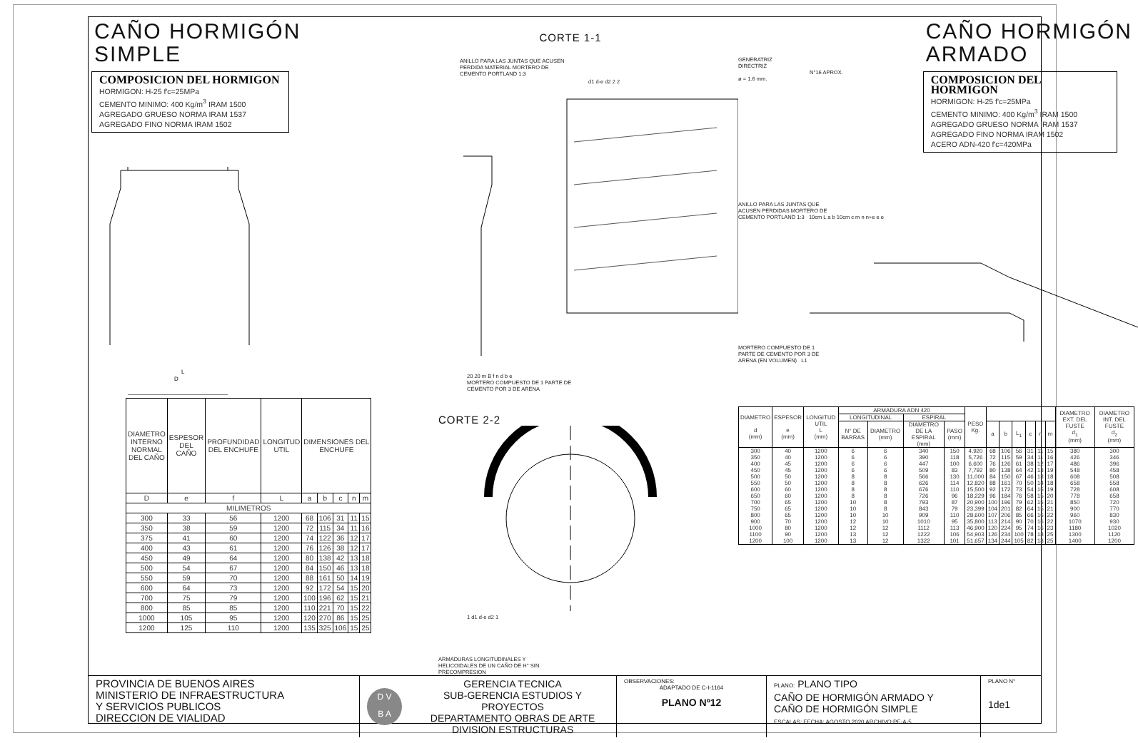CAÑO HORMIGÓN
SIMPLE
COMPOSICION DEL HORMIGON
HORMIGON: H-25 f'c=25MPa
CEMENTO MINIMO: 400 Kg/m<sup>3</sup> IRAM 1500
AGREGADO GRUESO NORMA IRAM 1537
AGREGADO FINO NORMA IRAM 1502
L
D
| DIAMETRO INTERNO NORMAL DEL CAÑO | ESPESOR DEL CAÑO | PROFUNDIDAD DEL ENCHUFE | LONGITUD UTIL | DIMENSIONES DEL ENCHUFE | | | | |
| --- | --- | --- | --- | --- | --- | --- | --- | --- |
| D | e | f | L | a | b | c | n | m |
| MILIMETROS | | | | | | | | |
| 300 | 33 | 56 | 1200 | 68 | 106 | 31 | 11 | 15 |
| 350 | 38 | 59 | 1200 | 72 | 115 | 34 | 11 | 16 |
| 375 | 41 | 60 | 1200 | 74 | 122 | 36 | 12 | 17 |
| 400 | 43 | 61 | 1200 | 76 | 126 | 38 | 12 | 17 |
| 450 | 49 | 64 | 1200 | 80 | 138 | 42 | 13 | 18 |
| 500 | 54 | 67 | 1200 | 84 | 150 | 46 | 13 | 18 |
| 550 | 59 | 70 | 1200 | 88 | 161 | 50 | 14 | 19 |
| 600 | 64 | 73 | 1200 | 92 | 172 | 54 | 15 | 20 |
| 700 | 75 | 79 | 1200 | 100 | 196 | 62 | 15 | 21 |
| 800 | 85 | 85 | 1200 | 110 | 221 | 70 | 15 | 22 |
| 1000 | 105 | 95 | 1200 | 120 | 270 | 86 | 15 | 25 |
| 1200 | 125 | 110 | 1200 | 135 | 325 | 106 | 15 | 25 |
CORTE 1-1
ANILLO PARA LAS JUNTAS QUE ACUSEN
PERDIDA MATERIAL MORTERO DE
CEMENTO PORTLAND 1:3
d1 d-e d2 2 2
20 20 m B f n d b e
MORTERO COMPUESTO DE 1 PARTE DE
CEMENTO POR 3 DE ARENA
CORTE 2-2
1 d1 d-e d2 1
ARMADURAS LONGITUDINALES Y
HELICOIDALES DE UN CAÑO DE H° SIN
PRECOMPRESION
GENERATRIZ
DIRECTRIZ
N°16 APROX.
ø = 1.6 mm.
CAÑO HORMIGÓN
ARMADO
COMPOSICION DEL HORMIGON
HORMIGON: H-25 f'c=25MPa
CEMENTO MINIMO: 400 Kg/m<sup>3</sup> IRAM 1500
AGREGADO GRUESO NORMA IRAM 1537
AGREGADO FINO NORMA IRAM 1502
ACERO ADN-420 f'c=420MPa
ANILLO PARA LAS JUNTAS QUE
ACUSEN PERDIDAS MORTERO DE
CEMENTO PORTLAND 1:3 10cm L a b 10cm c m n n+e e e
MORTERO COMPUESTO DE 1
PARTE DE CEMENTO POR 3 DE
ARENA (EN VOLUMEN) L1
| DIAMETRO d (mm) | ESPESOR e (mm) | LONGITUD UTIL L (mm) | ARMADURA ADN 420 | | | | PESO Kg. | | | | | | | DIAMETRO EXT. DEL FUSTE d<sub>1</sub> (mm) | DIAMETRO INT. DEL FUSTE d<sub>2</sub> (mm) |
| --- | --- | --- | --- | --- | --- | --- | --- | --- | --- | --- | --- | --- | --- | --- | --- |
| | | | LONGITUDINAL | | ESPIRAL | | | | | | | | | | |
| | | | N° DE BARRAS | DIAMETRO (mm) | DIAMETRO DE LA ESPIRAL (mm) | PASO (mm) | | a | b | L<sub>1</sub> | c | n | m | | |
| 300 | 40 | 1200 | 6 | 6 | 340 | 150 | 4,920 | 68 | 106 | 56 | 31 | 11 | 15 | 380 | 300 |
| 350 | 40 | 1200 | 6 | 6 | 390 | 118 | 5,726 | 72 | 115 | 59 | 34 | 11 | 16 | 426 | 346 |
| 400 | 45 | 1200 | 6 | 6 | 447 | 100 | 6,600 | 76 | 126 | 61 | 38 | 12 | 17 | 486 | 396 |
| 450 | 45 | 1200 | 6 | 6 | 509 | 83 | 7,792 | 80 | 138 | 64 | 42 | 13 | 19 | 548 | 458 |
| 500 | 50 | 1200 | 8 | 8 | 566 | 130 | 11,000 | 84 | 150 | 67 | 46 | 13 | 18 | 608 | 508 |
| 550 | 50 | 1200 | 8 | 8 | 626 | 114 | 12,820 | 88 | 161 | 70 | 50 | 14 | 18 | 658 | 558 |
| 600 | 60 | 1200 | 8 | 8 | 676 | 110 | 15,500 | 92 | 172 | 73 | 54 | 15 | 19 | 728 | 608 |
| 650 | 60 | 1200 | 8 | 8 | 726 | 96 | 18,229 | 96 | 184 | 76 | 58 | 15 | 20 | 778 | 658 |
| 700 | 65 | 1200 | 10 | 8 | 793 | 87 | 20,900 | 100 | 196 | 79 | 62 | 15 | 21 | 850 | 720 |
| 750 | 65 | 1200 | 10 | 8 | 843 | 79 | 23,399 | 104 | 201 | 82 | 64 | 15 | 21 | 900 | 770 |
| 800 | 65 | 1200 | 10 | 10 | 909 | 110 | 28,600 | 107 | 206 | 85 | 66 | 16 | 22 | 960 | 830 |
| 900 | 70 | 1200 | 12 | 10 | 1010 | 95 | 35,800 | 113 | 214 | 90 | 70 | 16 | 22 | 1070 | 930 |
| 1000 | 80 | 1200 | 12 | 12 | 1112 | 113 | 46,900 | 120 | 224 | 95 | 74 | 16 | 23 | 1180 | 1020 |
| 1100 | 90 | 1200 | 13 | 12 | 1222 | 106 | 54,903 | 126 | 234 | 100 | 78 | 18 | 25 | 1300 | 1120 |
| 1200 | 100 | 1200 | 13 | 12 | 1322 | 101 | 51,657 | 134 | 244 | 105 | 82 | 18 | 25 | 1400 | 1200 |
PROVINCIA DE BUENOS AIRES
MINISTERIO DE INFRAESTRUCTURA
Y SERVICIOS PUBLICOS
DIRECCION DE VIALIDAD
D V
B A
GERENCIA TECNICA
SUB-GERENCIA ESTUDIOS Y PROYECTOS
DEPARTAMENTO OBRAS DE ARTE
DIVISION ESTRUCTURAS
OBSERVACIONES:
ADAPTADO DE C-I-1164
PLANO Nº12
PLANO: PLANO TIPO
CAÑO DE HORMIGÓN ARMADO Y
CAÑO DE HORMIGÓN SIMPLE
ESCALAS: FECHA: AGOSTO 2020 ARCHIVO:PE-A-5
PLANO N°
1de1